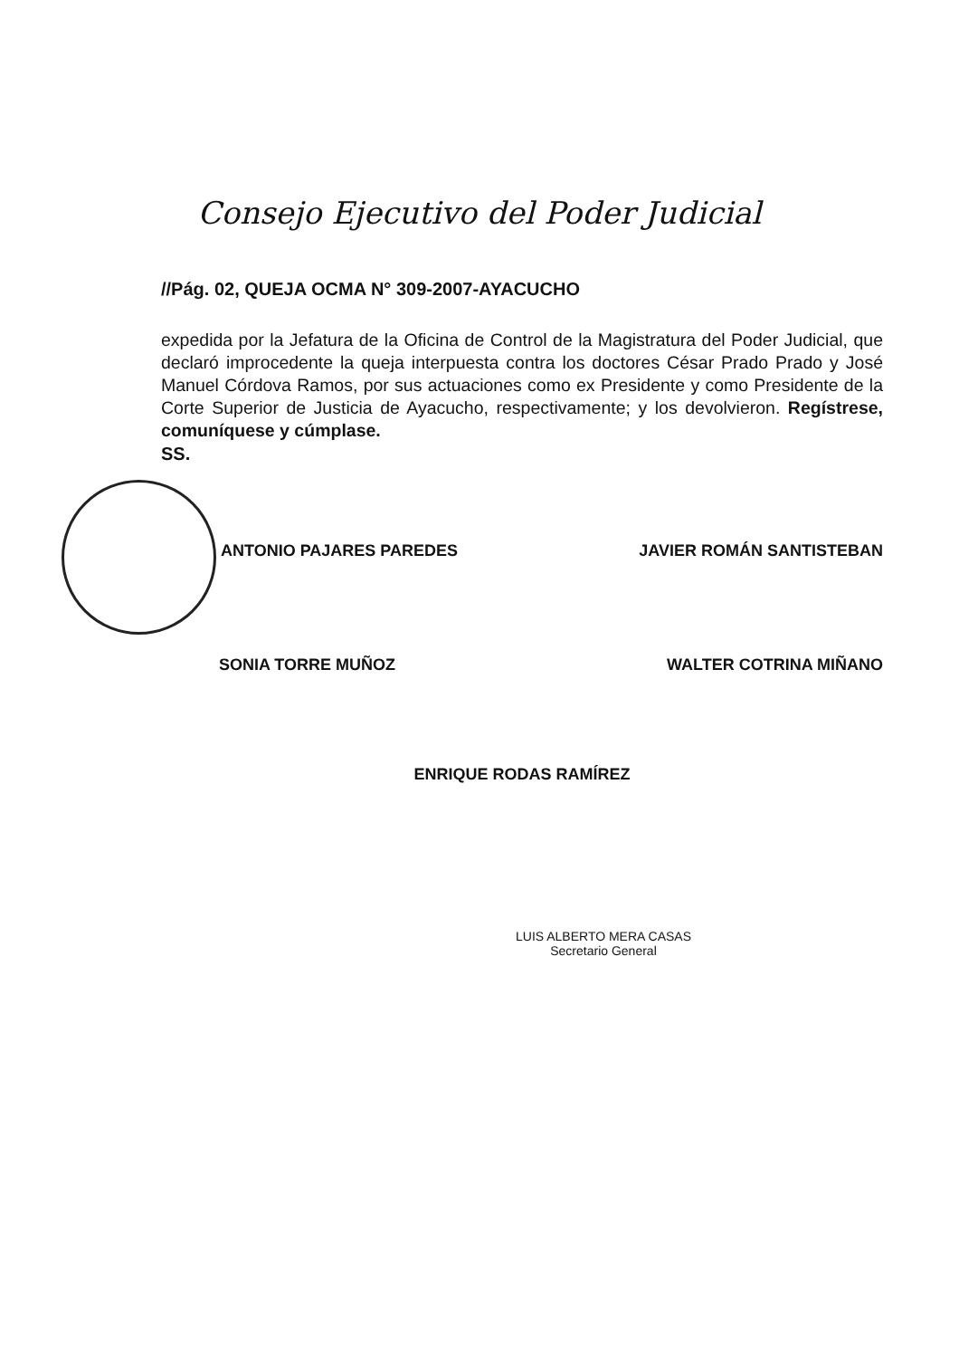Consejo Ejecutivo del Poder Judicial
//Pág. 02, QUEJA OCMA N° 309-2007-AYACUCHO
expedida por la Jefatura de la Oficina de Control de la Magistratura del Poder Judicial, que declaró improcedente la queja interpuesta contra los doctores César Prado Prado y José Manuel Córdova Ramos, por sus actuaciones como ex Presidente y como Presidente de la Corte Superior de Justicia de Ayacucho, respectivamente; y los devolvieron. Regístrese, comuníquese y cúmplase.
SS.
ANTONIO PAJARES PAREDES JAVIER ROMÁN SANTISTEBAN
SONIA TORRE MUÑOZ WALTER COTRINA MIÑANO
ENRIQUE RODAS RAMÍREZ
LUIS ALBERTO MERA CASAS
Secretario General